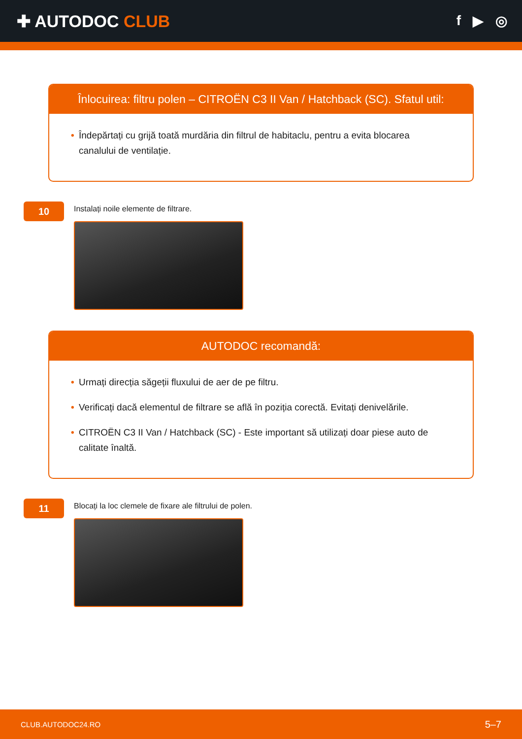✚ AUTODOC CLUB
f ▶ ◎
Înlocuirea: filtru polen – CITROËN C3 II Van / Hatchback (SC). Sfatul util:
• Îndepărtați cu grijă toată murdăria din filtrul de habitaclu, pentru a evita blocarea canalului de ventilație.
10
Instalați noile elemente de filtrare.
AUTODOC recomandă:
• Urmați direcția săgeții fluxului de aer de pe filtru.
• Verificați dacă elementul de filtrare se află în poziția corectă. Evitați denivelările.
• CITROËN C3 II Van / Hatchback (SC) - Este important să utilizați doar piese auto de calitate înaltă.
11
Blocați la loc clemele de fixare ale filtrului de polen.
CLUB.AUTODOC24.RO 5–7